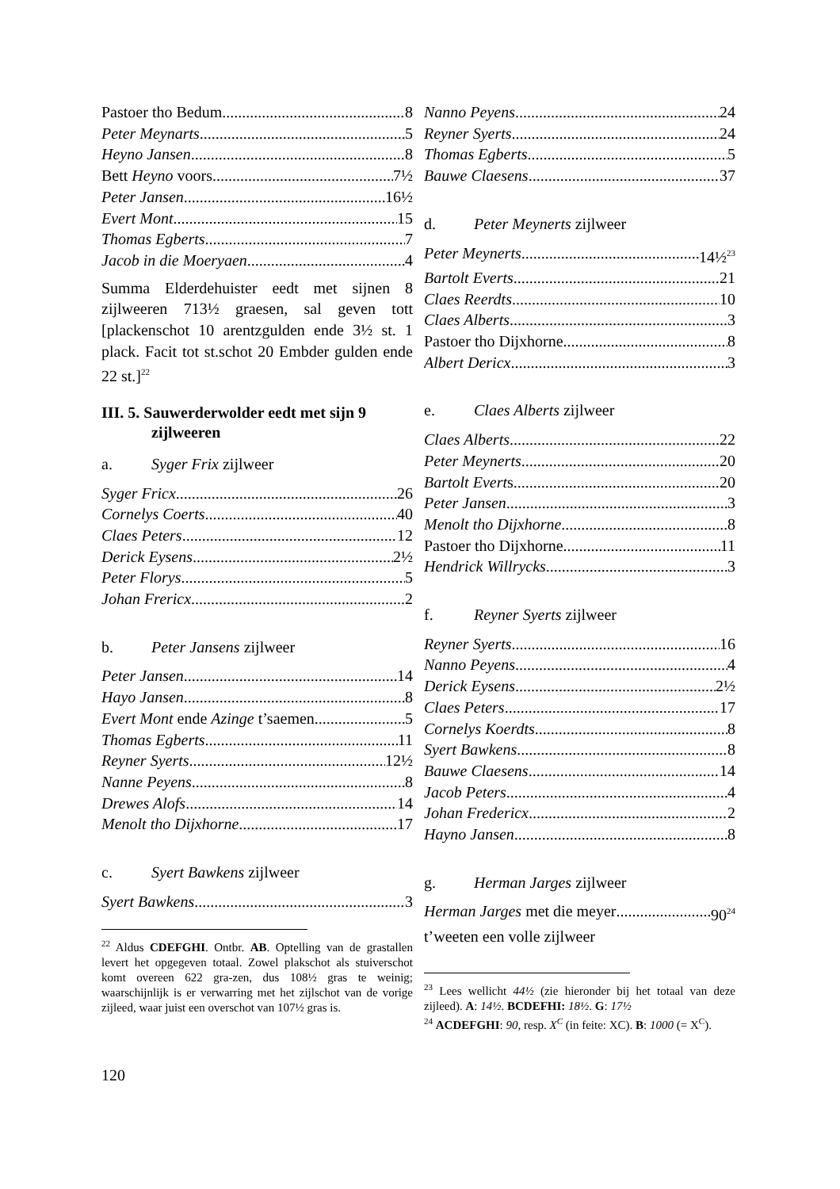Pastoer tho Bedum 8
Peter Meynarts 5
Heyno Jansen 8
Bett Heyno voors. 7½
Peter Jansen 16½
Evert Mont 15
Thomas Egberts 7
Jacob in die Moeryaen 4
Summa Elderdehuister eedt met sijnen 8 zijlweeren 713½ graesen, sal geven tott [plackenschot 10 arentzgulden ende 3½ st. 1 plack. Facit tot st.schot 20 Embder gulden ende 22 st.]<sup>22</sup>
III. 5. Sauwerderwolder eedt met sijn 9 zijlweeren
a. Syger Frix zijlweer
Syger Fricx 26
Cornelys Coerts 40
Claes Peters 12
Derick Eysens 2½
Peter Florys 5
Johan Frericx 2
b. Peter Jansens zijlweer
Peter Jansen 14
Hayo Jansen 8
Evert Mont ende Azinge t’saemen 5
Thomas Egberts 11
Reyner Syerts 12½
Nanne Peyens 8
Drewes Alofs 14
Menolt tho Dijxhorne 17
c. Syert Bawkens zijlweer
Syert Bawkens 3
<sup>22</sup> Aldus CDEFGHI. Ontbr. AB. Optelling van de grastallen levert het opgegeven totaal. Zowel plakschot als stuiverschot komt overeen 622 gra-zen, dus 108½ gras te weinig; waarschijnlijk is er verwarring met het zijlschot van de vorige zijleed, waar juist een overschot van 107½ gras is.
Nanno Peyens 24
Reyner Syerts 24
Thomas Egberts 5
Bauwe Claesens 37
d. Peter Meynerts zijlweer
Peter Meynerts 14½<sup>23</sup>
Bartolt Everts 21
Claes Reerdts 10
Claes Alberts 3
Pastoer tho Dijxhorne 8
Albert Dericx 3
e. Claes Alberts zijlweer
Claes Alberts 22
Peter Meynerts 20
Bartolt Everts 20
Peter Jansen 3
Menolt tho Dijxhorne 8
Pastoer tho Dijxhorne 11
Hendrick Willrycks 3
f. Reyner Syerts zijlweer
Reyner Syerts 16
Nanno Peyens 4
Derick Eysens 2½
Claes Peters 17
Cornelys Koerdts 8
Syert Bawkens 8
Bauwe Claesens 14
Jacob Peters 4
Johan Fredericx 2
Hayno Jansen 8
g. Herman Jarges zijlweer
Herman Jarges met die meyer 90<sup>24</sup>
t’weeten een volle zijlweer
<sup>23</sup> Lees wellicht 44½ (zie hieronder bij het totaal van deze zijleed). A: 14½. BCDEFHI: 18½. G: 17½
<sup>24</sup> ACDEFGHI: 90, resp. X<sup>C</sup> (in feite: XC). B: 1000 (= X<sup>C</sup>).
120